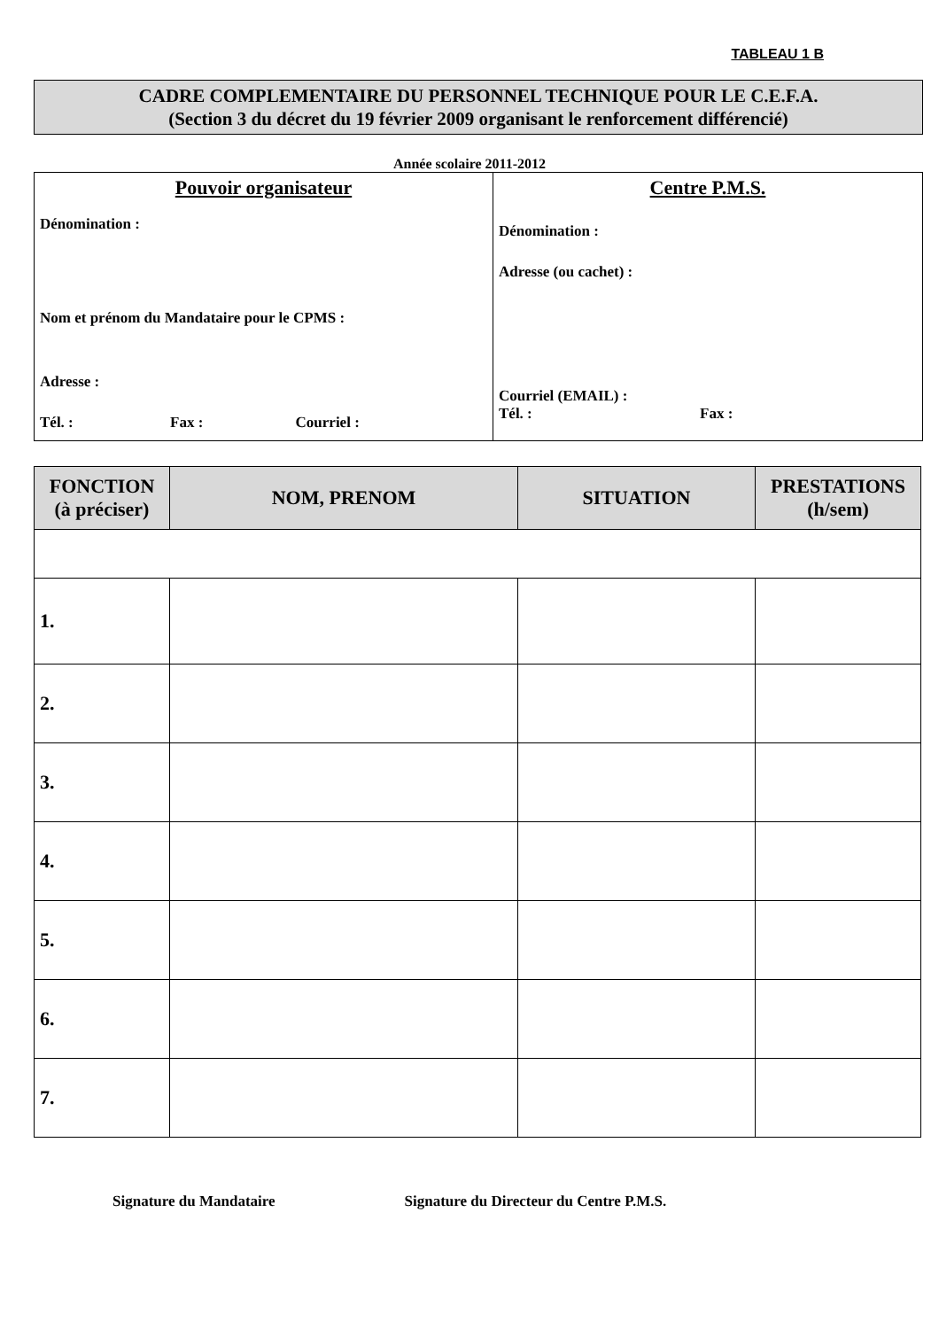TABLEAU 1 B
CADRE COMPLEMENTAIRE DU PERSONNEL TECHNIQUE POUR LE C.E.F.A.
(Section 3 du décret du 19 février 2009 organisant le renforcement différencié)
Année scolaire 2011-2012
Pouvoir organisateur
Dénomination :
Nom et prénom du Mandataire pour le CPMS :
Adresse :
Tél. : Fax : Courriel :
Centre P.M.S.
Dénomination :
Adresse (ou cachet) :
Courriel (EMAIL) :
Tél. : Fax :
| FONCTION (à préciser) | NOM, PRENOM | SITUATION | PRESTATIONS (h/sem) |
| --- | --- | --- | --- |
| 1. | | | |
| 2. | | | |
| 3. | | | |
| 4. | | | |
| 5. | | | |
| 6. | | | |
| 7. | | | |
Signature du Mandataire Signature du Directeur du Centre P.M.S.